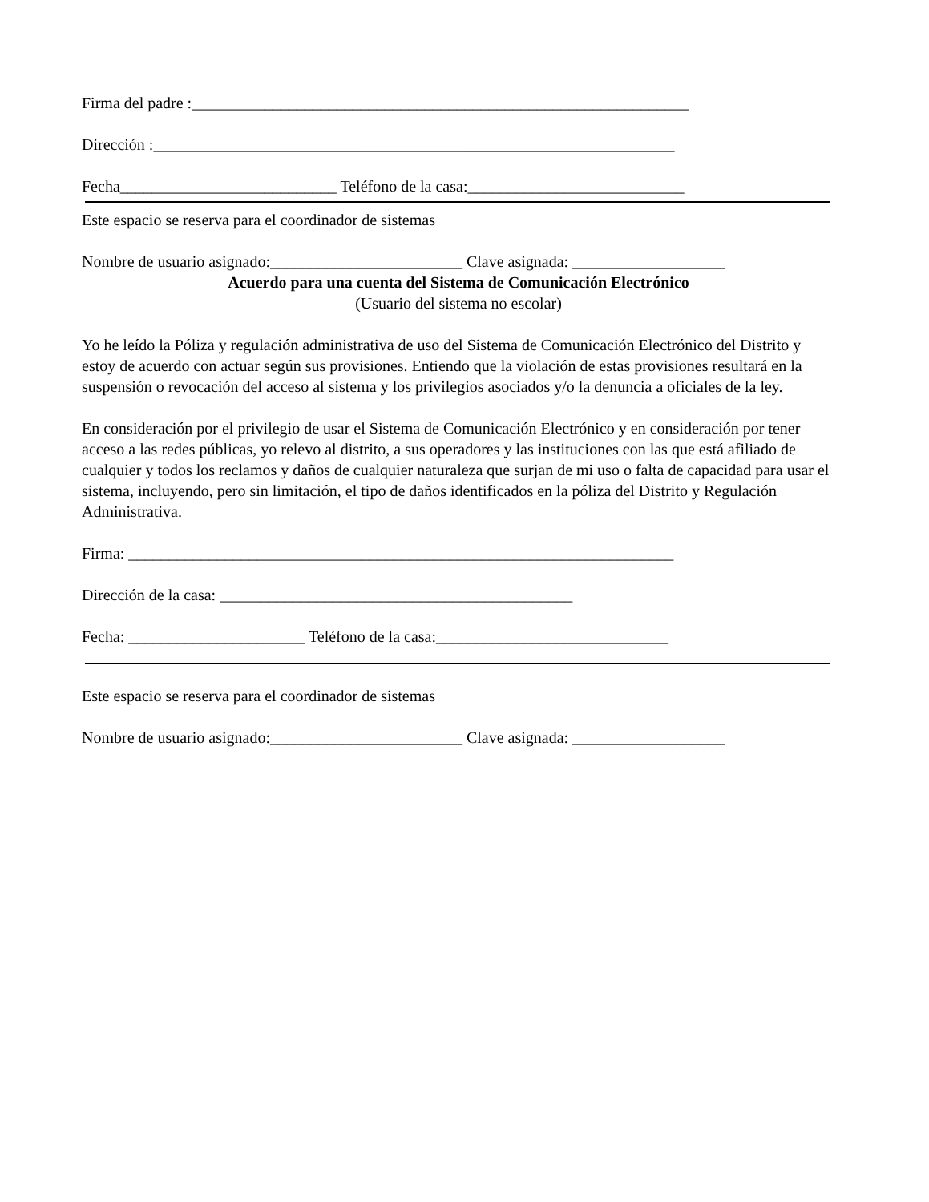Firma del padre :______________________________________________________________
Dirección :_________________________________________________________________
Fecha___________________________ Teléfono de la casa:___________________________
Este espacio se reserva para el coordinador de sistemas
Nombre de usuario asignado:________________________ Clave asignada: ___________________
Acuerdo para una cuenta del Sistema de Comunicación Electrónico
(Usuario del sistema no escolar)
Yo he leído la Póliza y regulación administrativa de uso del Sistema de Comunicación Electrónico del Distrito y estoy de acuerdo con actuar según sus provisiones. Entiendo que la violación de estas provisiones resultará en la suspensión o revocación del acceso al sistema y los privilegios asociados y/o la denuncia a oficiales de la ley.
En consideración por el privilegio de usar el Sistema de Comunicación Electrónico y en consideración por tener acceso a las redes públicas, yo relevo al distrito, a sus operadores y las instituciones con las que está afiliado de cualquier y todos los reclamos y daños de cualquier naturaleza que surjan de mi uso o falta de capacidad para usar el sistema, incluyendo, pero sin limitación, el tipo de daños identificados en la póliza del Distrito y Regulación Administrativa.
Firma: ____________________________________________________________________
Dirección de la casa: ____________________________________________
Fecha: ______________________ Teléfono de la casa:_____________________________
Este espacio se reserva para el coordinador de sistemas
Nombre de usuario asignado:________________________ Clave asignada: ___________________